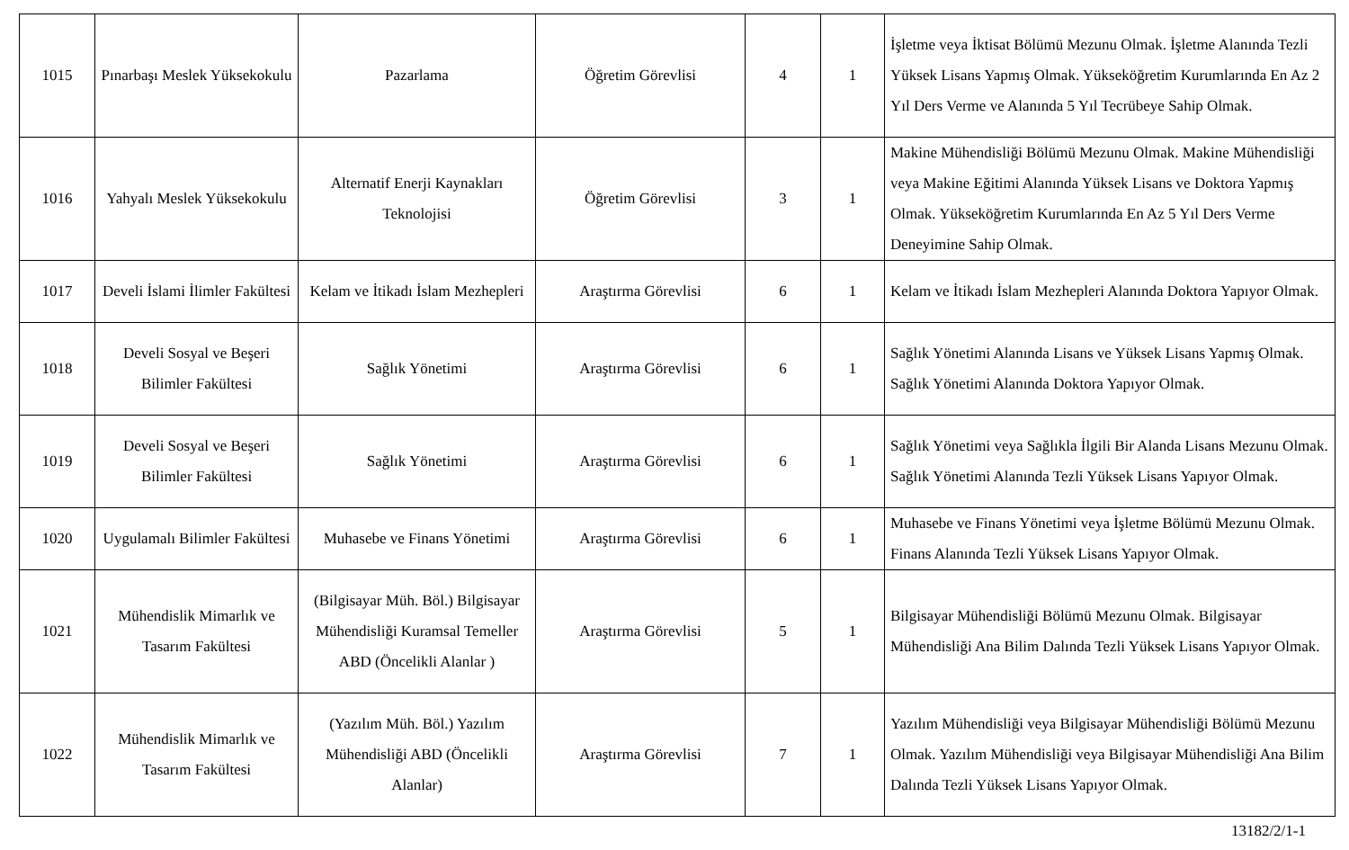| 1015 | Pınarbaşı Meslek Yüksekokulu | Pazarlama | Öğretim Görevlisi | 4 | 1 | İşletme veya İktisat Bölümü Mezunu Olmak. İşletme Alanında Tezli Yüksek Lisans Yapmış Olmak. Yükseköğretim Kurumlarında En Az 2 Yıl Ders Verme ve Alanında 5 Yıl Tecrübeye Sahip Olmak. |
| 1016 | Yahyalı Meslek Yüksekokulu | Alternatif Enerji Kaynakları Teknolojisi | Öğretim Görevlisi | 3 | 1 | Makine Mühendisliği Bölümü Mezunu Olmak. Makine Mühendisliği veya Makine Eğitimi Alanında Yüksek Lisans ve Doktora Yapmış Olmak. Yükseköğretim Kurumlarında En Az 5 Yıl Ders Verme Deneyimine Sahip Olmak. |
| 1017 | Develi İslami İlimler Fakültesi | Kelam ve İtikadı İslam Mezhepleri | Araştırma Görevlisi | 6 | 1 | Kelam ve İtikadı İslam Mezhepleri Alanında Doktora Yapıyor Olmak. |
| 1018 | Develi Sosyal ve Beşeri Bilimler Fakültesi | Sağlık Yönetimi | Araştırma Görevlisi | 6 | 1 | Sağlık Yönetimi Alanında Lisans ve Yüksek Lisans Yapmış Olmak. Sağlık Yönetimi Alanında Doktora Yapıyor Olmak. |
| 1019 | Develi Sosyal ve Beşeri Bilimler Fakültesi | Sağlık Yönetimi | Araştırma Görevlisi | 6 | 1 | Sağlık Yönetimi veya Sağlıkla İlgili Bir Alanda Lisans Mezunu Olmak. Sağlık Yönetimi Alanında Tezli Yüksek Lisans Yapıyor Olmak. |
| 1020 | Uygulamalı Bilimler Fakültesi | Muhasebe ve Finans Yönetimi | Araştırma Görevlisi | 6 | 1 | Muhasebe ve Finans Yönetimi veya İşletme Bölümü Mezunu Olmak. Finans Alanında Tezli Yüksek Lisans Yapıyor Olmak. |
| 1021 | Mühendislik Mimarlık ve Tasarım Fakültesi | (Bilgisayar Müh. Böl.) Bilgisayar Mühendisliği Kuramsal Temeller ABD (Öncelikli Alanlar ) | Araştırma Görevlisi | 5 | 1 | Bilgisayar Mühendisliği Bölümü Mezunu Olmak. Bilgisayar Mühendisliği Ana Bilim Dalında Tezli Yüksek Lisans Yapıyor Olmak. |
| 1022 | Mühendislik Mimarlık ve Tasarım Fakültesi | (Yazılım Müh. Böl.) Yazılım Mühendisliği ABD (Öncelikli Alanlar) | Araştırma Görevlisi | 7 | 1 | Yazılım Mühendisliği veya Bilgisayar Mühendisliği Bölümü Mezunu Olmak. Yazılım Mühendisliği veya Bilgisayar Mühendisliği Ana Bilim Dalında Tezli Yüksek Lisans Yapıyor Olmak. |
13182/2/1-1